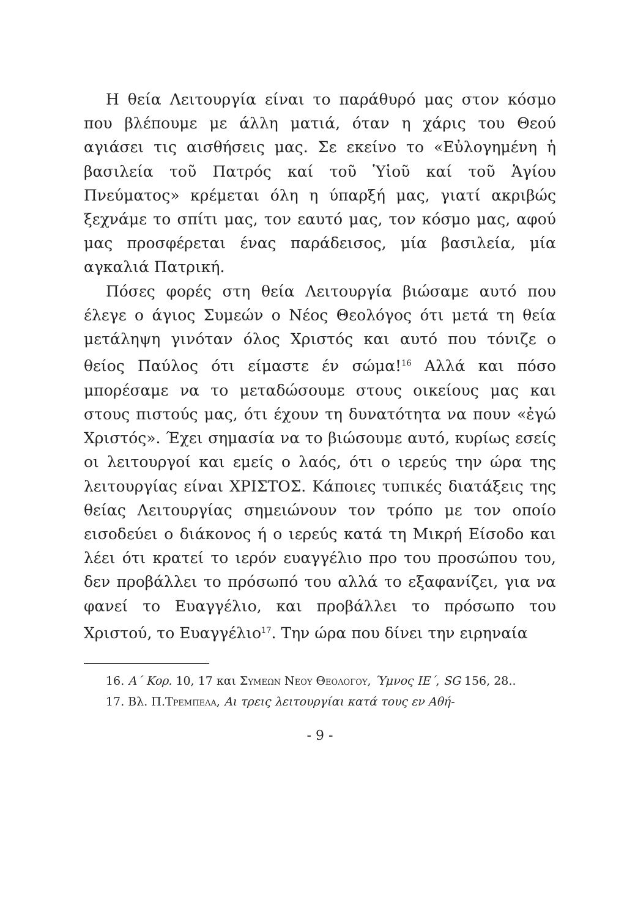Η θεία Λειτουργία είναι το παράθυρό μας στον κόσμο που βλέπουμε με άλλη ματιά, όταν η χάρις του Θεού αγιάσει τις αισθήσεις μας. Σε εκείνο το «Εὐλογημένη ἡ βασιλεία τοῦ Πατρός καί τοῦ Ὑἱοῦ καί τοῦ Ἁγίου Πνεύματος» κρέμεται όλη η ύπαρξή μας, γιατί ακριβώς ξεχνάμε το σπίτι μας, τον εαυτό μας, τον κόσμο μας, αφού μας προσφέρεται ένας παράδεισος, μία βασιλεία, μία αγκαλιά Πατρική.
Πόσες φορές στη θεία Λειτουργία βιώσαμε αυτό που έλεγε ο άγιος Συμεών ο Νέος Θεολόγος ότι μετά τη θεία μετάληψη γινόταν όλος Χριστός και αυτό που τόνιζε ο θείος Παύλος ότι είμαστε έν σώμα!<sup>16</sup> Αλλά και πόσο μπορέσαμε να το μεταδώσουμε στους οικείους μας και στους πιστούς μας, ότι έχουν τη δυνατότητα να πουν «ἐγώ Χριστός». Έχει σημασία να το βιώσουμε αυτό, κυρίως εσείς οι λειτουργοί και εμείς ο λαός, ότι ο ιερεύς την ώρα της λειτουργίας είναι ΧΡΙΣΤΟΣ. Κάποιες τυπικές διατάξεις της θείας Λειτουργίας σημειώνουν τον τρόπο με τον οποίο εισοδεύει ο διάκονος ή ο ιερεύς κατά τη Μικρή Είσοδο και λέει ότι κρατεί το ιερόν ευαγγέλιο προ του προσώπου του, δεν προβάλλει το πρόσωπό του αλλά το εξαφανίζει, για να φανεί το Ευαγγέλιο, και προβάλλει το πρόσωπο του Χριστού, το Ευαγγέλιο<sup>17</sup>. Την ώρα που δίνει την ειρηναία
16. Α΄ Κορ. 10, 17 και Συμεων Νεου Θεολογου, Ύμνος ΙΕ΄, SG 156, 28..
17. Βλ. Π.Τρεμπελα, Αι τρεις λειτουργίαι κατά τους εν Αθή-
- 9 -